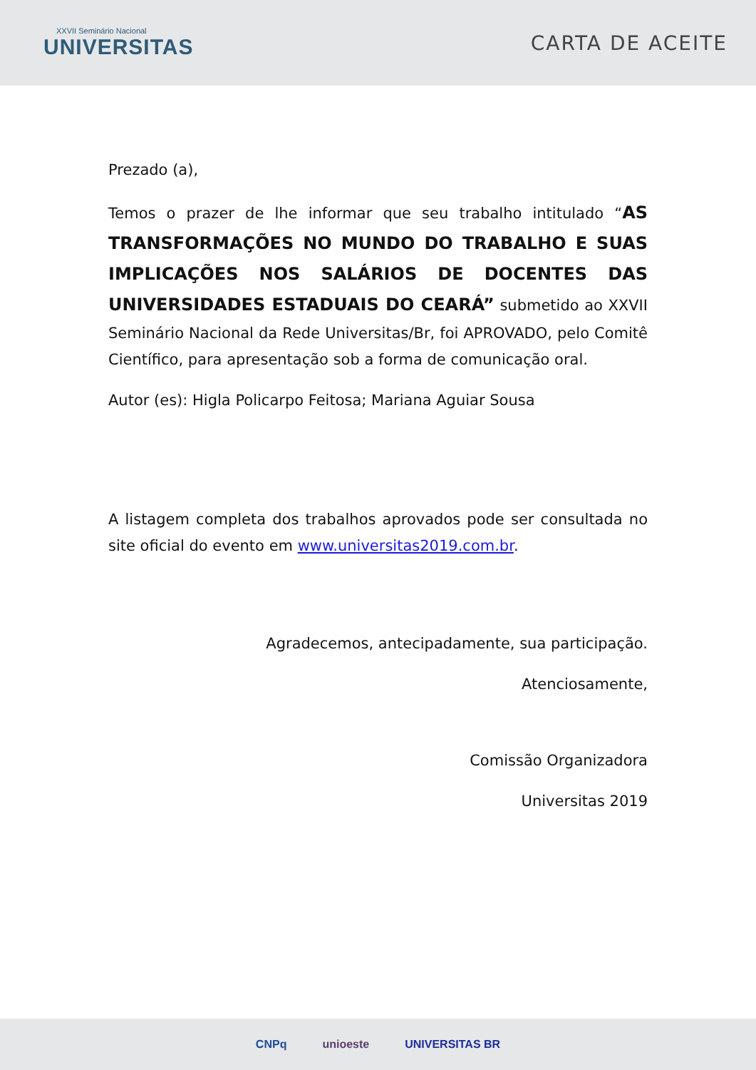XXVII Seminário Nacional
UNIVERSITAS
CARTA DE ACEITE
Prezado (a),
Temos o prazer de lhe informar que seu trabalho intitulado “AS TRANSFORMAÇÕES NO MUNDO DO TRABALHO E SUAS IMPLICAÇÕES NOS SALÁRIOS DE DOCENTES DAS UNIVERSIDADES ESTADUAIS DO CEARÁ” submetido ao XXVII Seminário Nacional da Rede Universitas/Br, foi APROVADO, pelo Comitê Científico, para apresentação sob a forma de comunicação oral.
Autor (es): Higla Policarpo Feitosa; Mariana Aguiar Sousa
A listagem completa dos trabalhos aprovados pode ser consultada no site oficial do evento em www.universitas2019.com.br.
Agradecemos, antecipadamente, sua participação.
Atenciosamente,
Comissão Organizadora
Universitas 2019
CNPq unioeste UNIVERSITAS BR